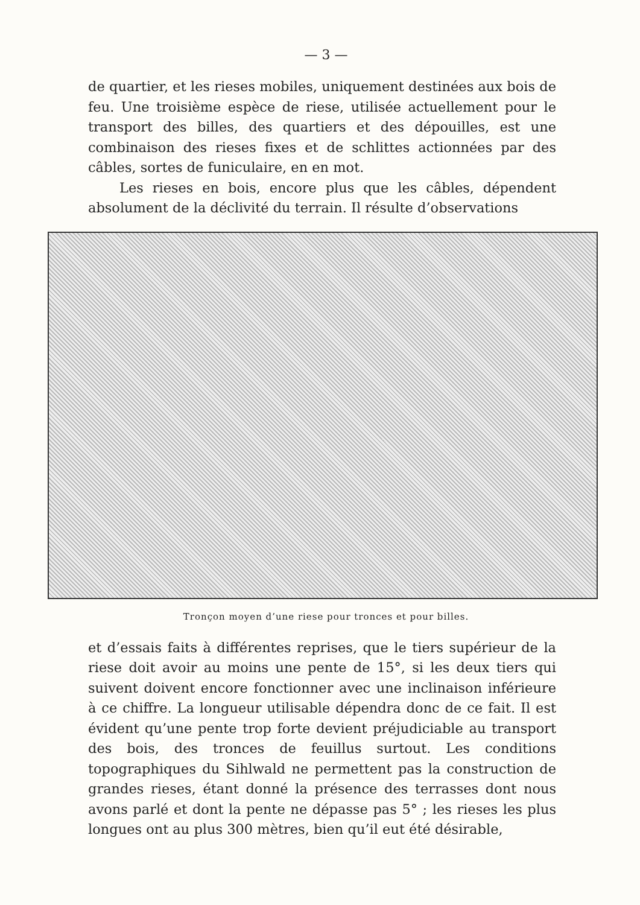— 3 —
de quartier, et les rieses mobiles, uniquement destinées aux bois de feu. Une troisième espèce de riese, utilisée actuellement pour le transport des billes, des quartiers et des dépouilles, est une combinaison des rieses fixes et de schlittes actionnées par des câbles, sortes de funiculaire, en en mot.
Les rieses en bois, encore plus que les câbles, dépendent absolument de la déclivité du terrain. Il résulte d’observations
Tronçon moyen d’une riese pour tronces et pour billes.
et d’essais faits à différentes reprises, que le tiers supérieur de la riese doit avoir au moins une pente de 15°, si les deux tiers qui suivent doivent encore fonctionner avec une inclinaison inférieure à ce chiffre. La longueur utilisable dépendra donc de ce fait. Il est évident qu’une pente trop forte devient préjudiciable au transport des bois, des tronces de feuillus surtout. Les conditions topographiques du Sihlwald ne permettent pas la construction de grandes rieses, étant donné la présence des terrasses dont nous avons parlé et dont la pente ne dépasse pas 5° ; les rieses les plus longues ont au plus 300 mètres, bien qu’il eut été désirable,